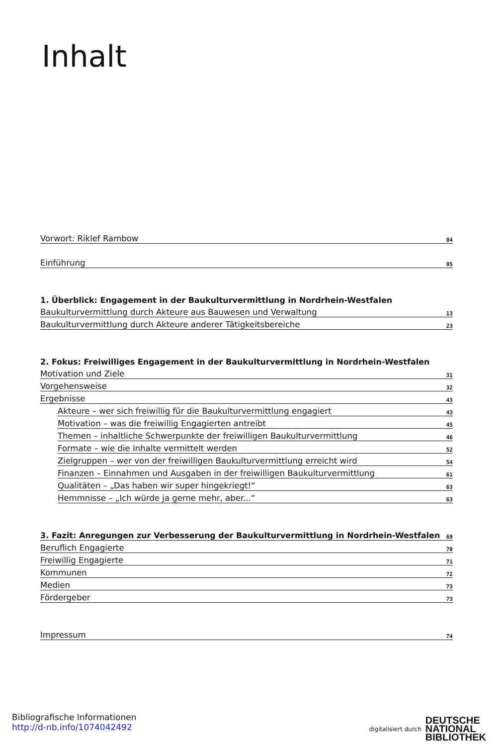Inhalt
Vorwort: Riklef Rambow 04
Einführung 05
1. Überblick: Engagement in der Baukulturvermittlung in Nordrhein-Westfalen
Baukulturvermittlung durch Akteure aus Bauwesen und Verwaltung 13
Baukulturvermittlung durch Akteure anderer Tätigkeitsbereiche 23
2. Fokus: Freiwilliges Engagement in der Baukulturvermittlung in Nordrhein-Westfalen
Motivation und Ziele 31
Vorgehensweise 32
Ergebnisse 43
Akteure – wer sich freiwillig für die Baukulturvermittlung engagiert 43
Motivation – was die freiwillig Engagierten antreibt 45
Themen – inhaltliche Schwerpunkte der freiwilligen Baukulturvermittlung 46
Formate – wie die Inhalte vermittelt werden 52
Zielgruppen – wer von der freiwilligen Baukulturvermittlung erreicht wird 54
Finanzen – Einnahmen und Ausgaben in der freiwilligen Baukulturvermittlung 61
Qualitäten – „Das haben wir super hingekriegt!“63
Hemmnisse – „Ich würde ja gerne mehr, aber...“63
3. Fazit: Anregungen zur Verbesserung der Baukulturvermittlung in Nordrhein-Westfalen 69
Beruflich Engagierte 70
Freiwillig Engagierte 71
Kommunen 72
Medien 73
Fördergeber 73
Impressum 74
Bibliografische Informationen
http://d-nb.info/1074042492
digitalisiert durch DEUTSCHE
NATIONAL
BIBLIOTHEK